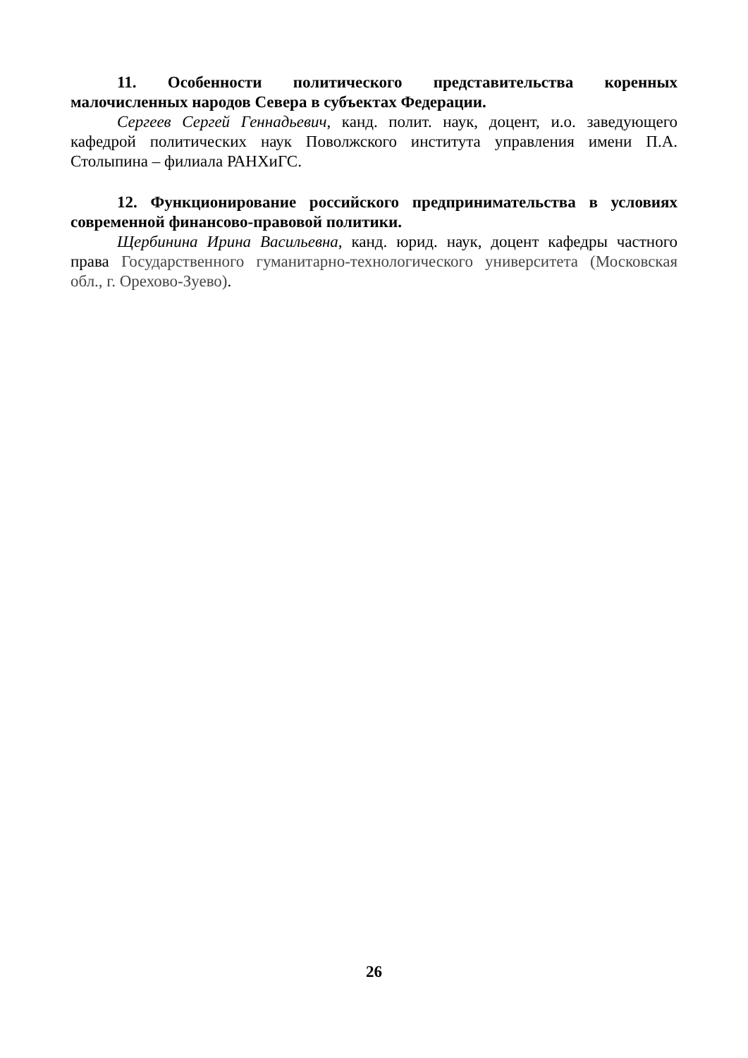11. Особенности политического представительства коренных малочисленных народов Севера в субъектах Федерации.
Сергеев Сергей Геннадьевич, канд. полит. наук, доцент, и.о. заведующего кафедрой политических наук Поволжского института управления имени П.А. Столыпина – филиала РАНХиГС.
12. Функционирование российского предпринимательства в условиях современной финансово-правовой политики.
Щербинина Ирина Васильевна, канд. юрид. наук, доцент кафедры частного права Государственного гуманитарно-технологического университета (Московская обл., г. Орехово-Зуево).
26